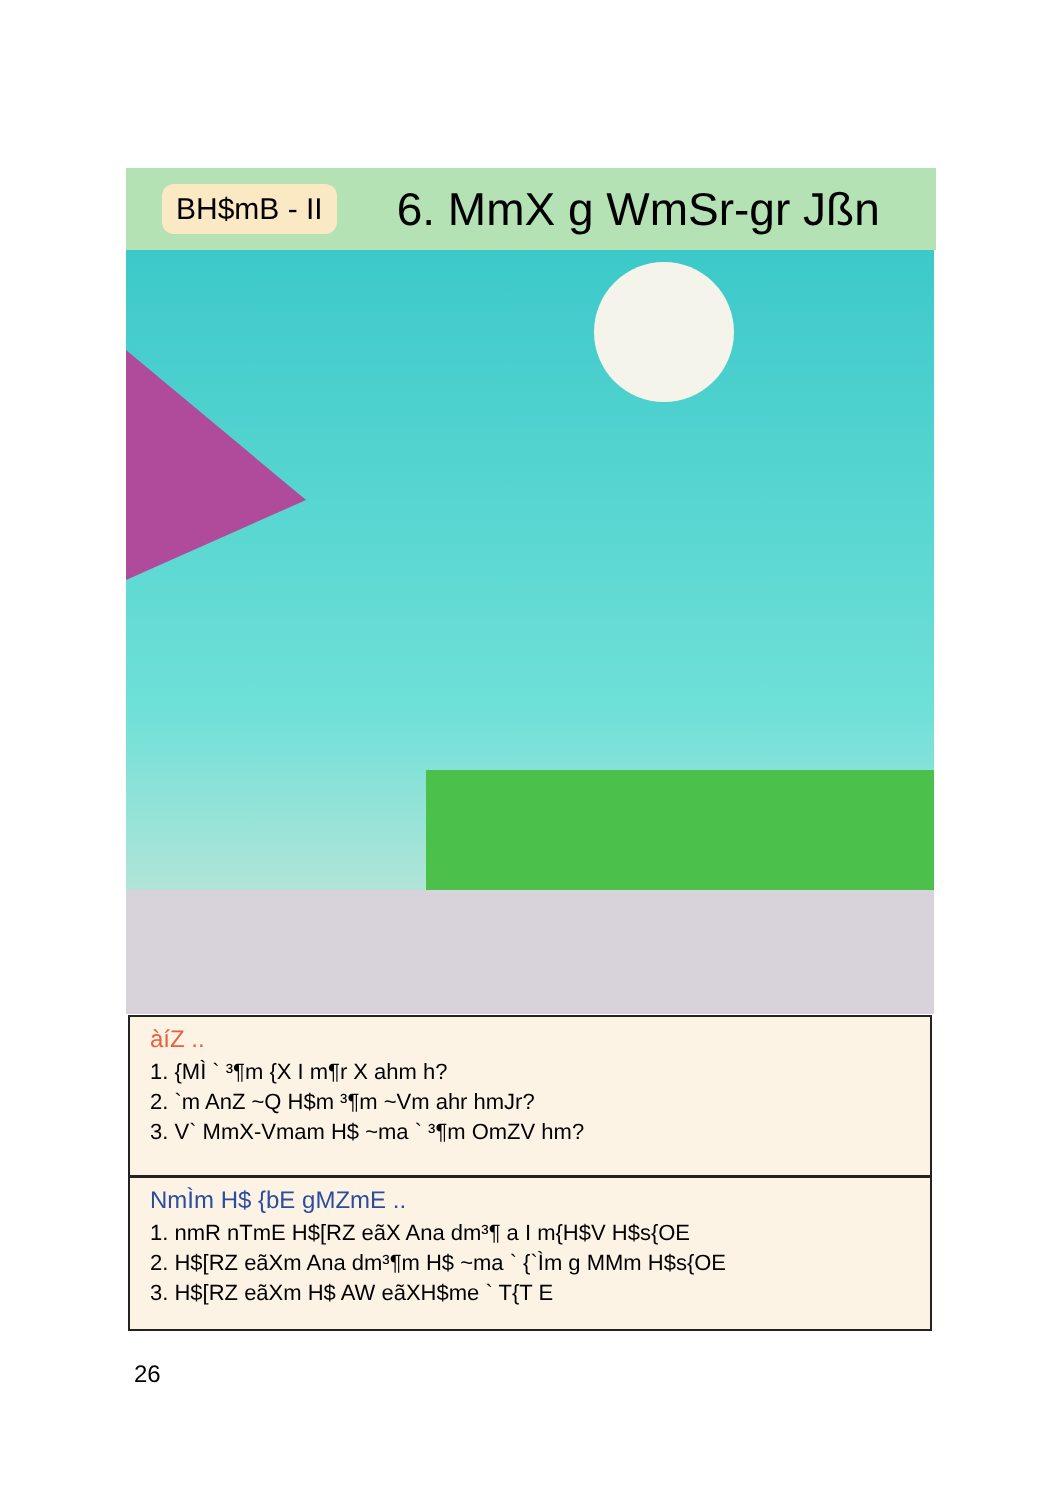BH$mB - II 6. MmX g WmSr-gr Jßn
àíZ ..
1. {MÌ ` ³¶m {X I m¶r X ahm h?
2. `m AnZ ~Q H$m ³¶m ~Vm ahr hmJr?
3. V` MmX-Vmam H$ ~ma ` ³¶m OmZV hm?
NmÌm H$ {bE gMZmE ..
1. nmR nTmE H$[RZ eãX Ana dm³¶ a I m{H$V H$s{OE
2. H$[RZ eãXm Ana dm³¶m H$ ~ma ` {`Ìm g MMm H$s{OE
3. H$[RZ eãXm H$ AW eãXH$me ` T{T E
26